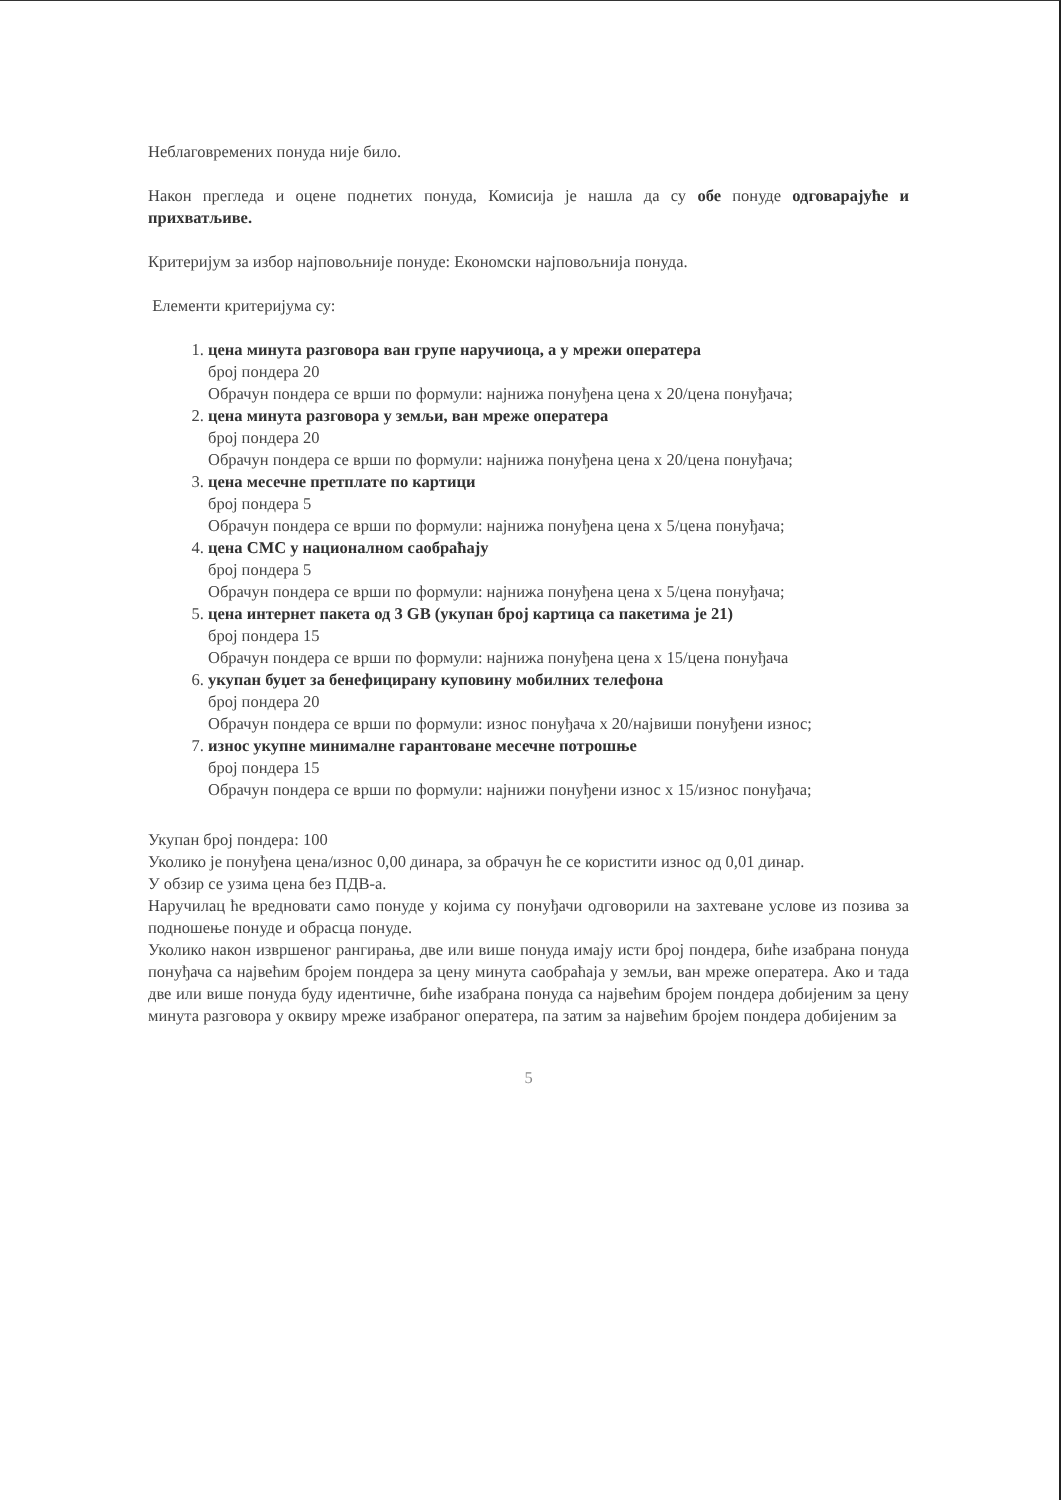Неблаговремених понуда није било.
Након прегледа и оцене поднетих понуда, Комисија је нашла да су обе понуде одговарајуће и прихватљиве.
Критеријум за избор најповољније понуде: Економски најповољнија понуда.
Елементи критеријума су:
1. цена минута разговора ван групе наручиоца, а у мрежи оператера
број пондера 20
Обрачун пондера се врши по формули: најнижа понуђена цена х 20/цена понуђача;
2. цена минута разговора у земљи, ван мреже оператера
број пондера 20
Обрачун пондера се врши по формули: најнижа понуђена цена х 20/цена понуђача;
3. цена месечне претплате по картици
број пондера 5
Обрачун пондера се врши по формули: најнижа понуђена цена х 5/цена понуђача;
4. цена СМС у националном саобраћају
број пондера 5
Обрачун пондера се врши по формули: најнижа понуђена цена х 5/цена понуђача;
5. цена интернет пакета од 3 GB (укупан број картица са пакетима је 21)
број пондера 15
Обрачун пондера се врши по формули: најнижа понуђена цена х 15/цена понуђача
6. укупан буџет за бенефицирану куповину мобилних телефона
број пондера 20
Обрачун пондера се врши по формули: износ понуђача х 20/највиши понуђени износ;
7. износ укупне минималне гарантоване месечне потрошње
број пондера 15
Обрачун пондера се врши по формули: најнижи понуђени износ х 15/износ понуђача;
Укупан број пондера: 100
Уколико је понуђена цена/износ 0,00 динара, за обрачун ће се користити износ од 0,01 динар.
У обзир се узима цена без ПДВ-а.
Наручилац ће вредновати само понуде у којима су понуђачи одговорили на захтеване услове из позива за подношење понуде и обрасца понуде.
Уколико након извршеног рангирања, две или више понуда имају исти број пондера, биће изабрана понуда понуђача са највећим бројем пондера за цену минута саобраћаја у земљи, ван мреже оператера. Ако и тада две или више понуда буду идентичне, биће изабрана понуда са највећим бројем пондера добијеним за цену минута разговора у оквиру мреже изабраног оператера, па затим за највећим бројем пондера добијеним за
5